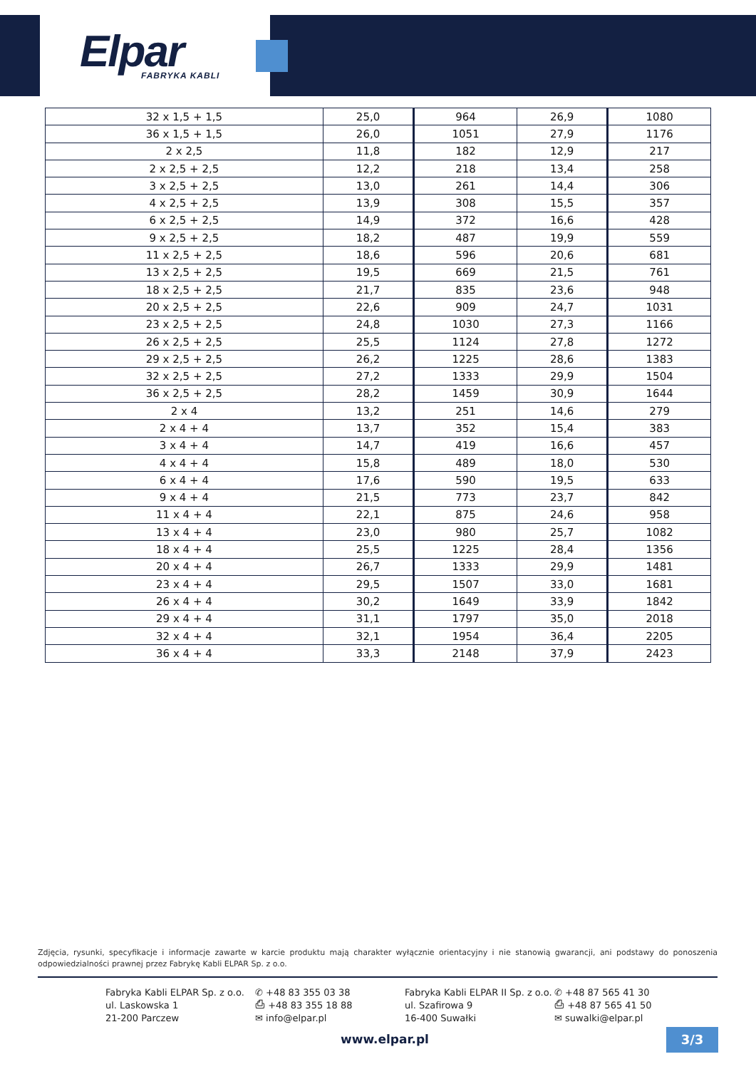Elpar
FABRYKA KABLI
| 32 x 1,5 + 1,5 | 25,0 | 964 | 26,9 | 1080 |
| 36 x 1,5 + 1,5 | 26,0 | 1051 | 27,9 | 1176 |
| 2 x 2,5 | 11,8 | 182 | 12,9 | 217 |
| 2 x 2,5 + 2,5 | 12,2 | 218 | 13,4 | 258 |
| 3 x 2,5 + 2,5 | 13,0 | 261 | 14,4 | 306 |
| 4 x 2,5 + 2,5 | 13,9 | 308 | 15,5 | 357 |
| 6 x 2,5 + 2,5 | 14,9 | 372 | 16,6 | 428 |
| 9 x 2,5 + 2,5 | 18,2 | 487 | 19,9 | 559 |
| 11 x 2,5 + 2,5 | 18,6 | 596 | 20,6 | 681 |
| 13 x 2,5 + 2,5 | 19,5 | 669 | 21,5 | 761 |
| 18 x 2,5 + 2,5 | 21,7 | 835 | 23,6 | 948 |
| 20 x 2,5 + 2,5 | 22,6 | 909 | 24,7 | 1031 |
| 23 x 2,5 + 2,5 | 24,8 | 1030 | 27,3 | 1166 |
| 26 x 2,5 + 2,5 | 25,5 | 1124 | 27,8 | 1272 |
| 29 x 2,5 + 2,5 | 26,2 | 1225 | 28,6 | 1383 |
| 32 x 2,5 + 2,5 | 27,2 | 1333 | 29,9 | 1504 |
| 36 x 2,5 + 2,5 | 28,2 | 1459 | 30,9 | 1644 |
| 2 x 4 | 13,2 | 251 | 14,6 | 279 |
| 2 x 4 + 4 | 13,7 | 352 | 15,4 | 383 |
| 3 x 4 + 4 | 14,7 | 419 | 16,6 | 457 |
| 4 x 4 + 4 | 15,8 | 489 | 18,0 | 530 |
| 6 x 4 + 4 | 17,6 | 590 | 19,5 | 633 |
| 9 x 4 + 4 | 21,5 | 773 | 23,7 | 842 |
| 11 x 4 + 4 | 22,1 | 875 | 24,6 | 958 |
| 13 x 4 + 4 | 23,0 | 980 | 25,7 | 1082 |
| 18 x 4 + 4 | 25,5 | 1225 | 28,4 | 1356 |
| 20 x 4 + 4 | 26,7 | 1333 | 29,9 | 1481 |
| 23 x 4 + 4 | 29,5 | 1507 | 33,0 | 1681 |
| 26 x 4 + 4 | 30,2 | 1649 | 33,9 | 1842 |
| 29 x 4 + 4 | 31,1 | 1797 | 35,0 | 2018 |
| 32 x 4 + 4 | 32,1 | 1954 | 36,4 | 2205 |
| 36 x 4 + 4 | 33,3 | 2148 | 37,9 | 2423 |
Zdjęcia, rysunki, specyfikacje i informacje zawarte w karcie produktu mają charakter wyłącznie orientacyjny i nie stanowią gwarancji, ani podstawy do ponoszenia odpowiedzialności prawnej przez Fabrykę Kabli ELPAR Sp. z o.o.
Fabryka Kabli ELPAR Sp. z o.o.
ul. Laskowska 1
21-200 Parczew
✆ +48 83 355 03 38
⎙ +48 83 355 18 88
✉ info@elpar.pl
Fabryka Kabli ELPAR II Sp. z o.o.
ul. Szafirowa 9
16-400 Suwałki
✆ +48 87 565 41 30
⎙ +48 87 565 41 50
✉ suwalki@elpar.pl
www.elpar.pl 3/3